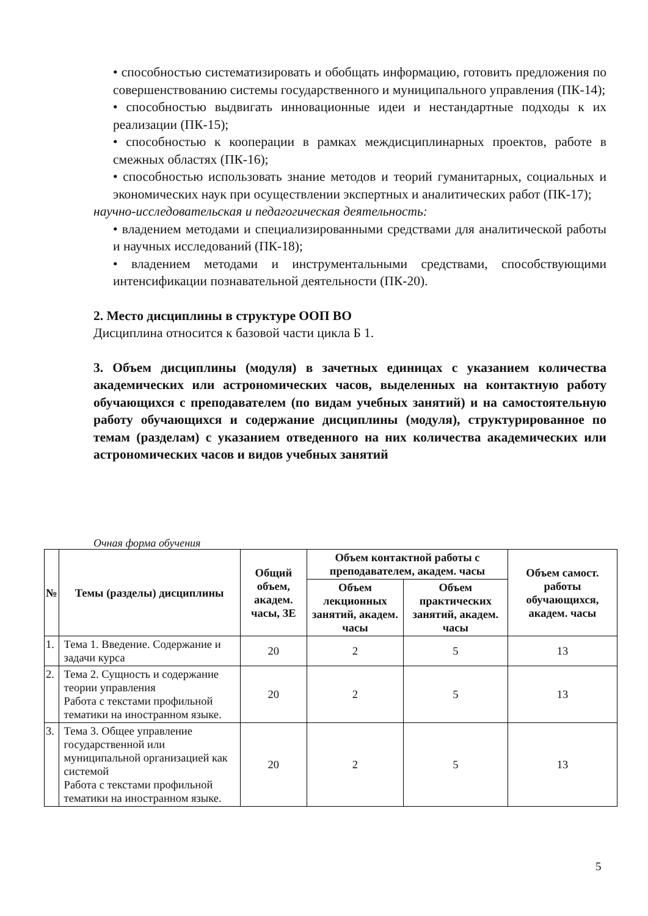• способностью систематизировать и обобщать информацию, готовить предложения по совершенствованию системы государственного и муниципального управления (ПК-14);
• способностью выдвигать инновационные идеи и нестандартные подходы к их реализации (ПК-15);
• способностью к кооперации в рамках междисциплинарных проектов, работе в смежных областях (ПК-16);
• способностью использовать знание методов и теорий гуманитарных, социальных и экономических наук при осуществлении экспертных и аналитических работ (ПК-17);
научно-исследовательская и педагогическая деятельность:
• владением методами и специализированными средствами для аналитической работы и научных исследований (ПК-18);
• владением методами и инструментальными средствами, способствующими интенсификации познавательной деятельности (ПК-20).
2. Место дисциплины в структуре ООП ВО
Дисциплина относится к базовой части цикла Б 1.
3. Объем дисциплины (модуля) в зачетных единицах с указанием количества академических или астрономических часов, выделенных на контактную работу обучающихся с преподавателем (по видам учебных занятий) и на самостоятельную работу обучающихся и содержание дисциплины (модуля), структурированное по темам (разделам) с указанием отведенного на них количества академических или астрономических часов и видов учебных занятий
Очная форма обучения
| № | Темы (разделы) дисциплины | Общий объем, академ. часы, ЗЕ | Объем контактной работы с преподавателем, академ. часы | | Объем самост. работы обучающихся, академ. часы |
| --- | --- | --- | --- | --- | --- |
| | | | Объем лекционных занятий, академ. часы | Объем практических занятий, академ. часы | |
| 1. | Тема 1. Введение. Содержание и задачи курса | 20 | 2 | 5 | 13 |
| 2. | Тема 2. Сущность и содержание теории управления Работа с текстами профильной тематики на иностранном языке. | 20 | 2 | 5 | 13 |
| 3. | Тема 3. Общее управление государственной или муниципальной организацией как системой Работа с текстами профильной тематики на иностранном языке. | 20 | 2 | 5 | 13 |
5